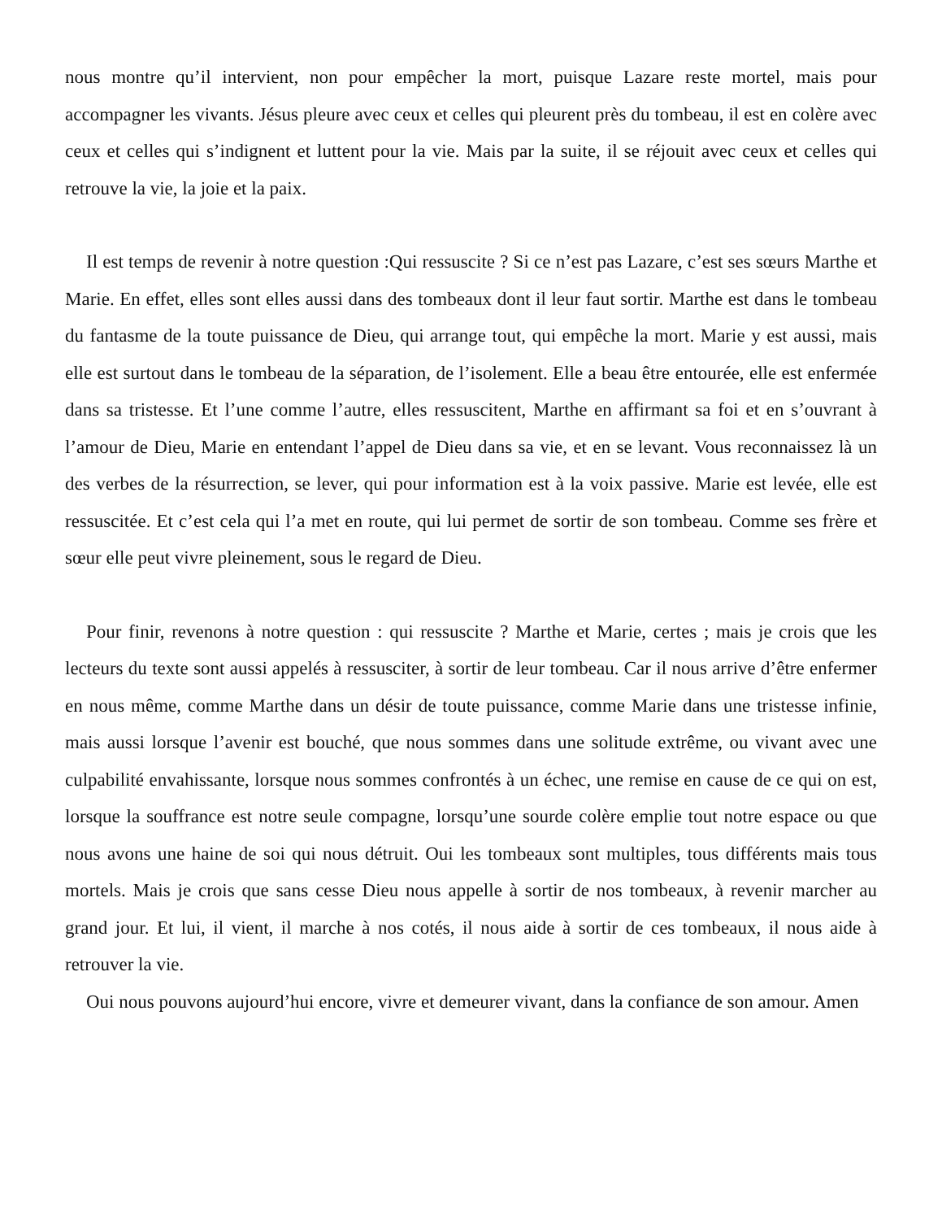nous montre qu’il intervient, non pour empêcher la mort, puisque Lazare reste mortel, mais pour accompagner les vivants. Jésus pleure avec ceux et celles qui pleurent près du tombeau, il est en colère avec ceux et celles qui s’indignent et luttent pour la vie. Mais par la suite, il se réjouit avec ceux et celles qui retrouve la vie, la joie et la paix.
Il est temps de revenir à notre question :Qui ressuscite ? Si ce n’est pas Lazare, c’est ses sœurs Marthe et Marie. En effet, elles sont elles aussi dans des tombeaux dont il leur faut sortir. Marthe est dans le tombeau du fantasme de la toute puissance de Dieu, qui arrange tout, qui empêche la mort. Marie y est aussi, mais elle est surtout dans le tombeau de la séparation, de l’isolement. Elle a beau être entourée, elle est enfermée dans sa tristesse. Et l’une comme l’autre, elles ressuscitent, Marthe en affirmant sa foi et en s’ouvrant à l’amour de Dieu, Marie en entendant l’appel de Dieu dans sa vie, et en se levant. Vous reconnaissez là un des verbes de la résurrection, se lever, qui pour information est à la voix passive. Marie est levée, elle est ressuscitée. Et c’est cela qui l’a met en route, qui lui permet de sortir de son tombeau. Comme ses frère et sœur elle peut vivre pleinement, sous le regard de Dieu.
Pour finir, revenons à notre question : qui ressuscite ? Marthe et Marie, certes ; mais je crois que les lecteurs du texte sont aussi appelés à ressusciter, à sortir de leur tombeau. Car il nous arrive d’être enfermer en nous même, comme Marthe dans un désir de toute puissance, comme Marie dans une tristesse infinie, mais aussi lorsque l’avenir est bouché, que nous sommes dans une solitude extrême, ou vivant avec une culpabilité envahissante, lorsque nous sommes confrontés à un échec, une remise en cause de ce qui on est, lorsque la souffrance est notre seule compagne, lorsqu’une sourde colère emplie tout notre espace ou que nous avons une haine de soi qui nous détruit. Oui les tombeaux sont multiples, tous différents mais tous mortels. Mais je crois que sans cesse Dieu nous appelle à sortir de nos tombeaux, à revenir marcher au grand jour. Et lui, il vient, il marche à nos cotés, il nous aide à sortir de ces tombeaux, il nous aide à retrouver la vie.
Oui nous pouvons aujourd’hui encore, vivre et demeurer vivant, dans la confiance de son amour. Amen